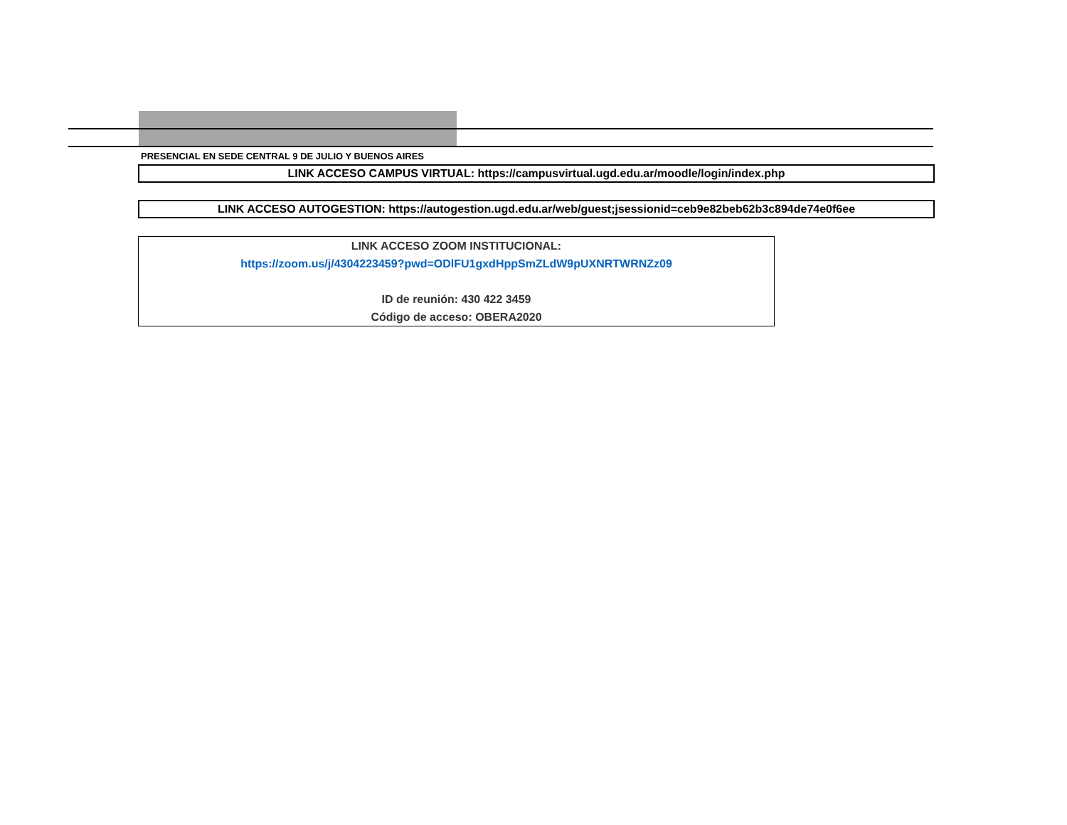PRESENCIAL EN SEDE CENTRAL 9 DE JULIO Y BUENOS AIRES
LINK ACCESO CAMPUS VIRTUAL: https://campusvirtual.ugd.edu.ar/moodle/login/index.php
LINK ACCESO AUTOGESTION: https://autogestion.ugd.edu.ar/web/guest;jsessionid=ceb9e82beb62b3c894de74e0f6ee
LINK ACCESO ZOOM INSTITUCIONAL:
https://zoom.us/j/4304223459?pwd=ODlFU1gxdHppSmZLdW9pUXNRTWRNZz09
ID de reunión: 430 422 3459
Código de acceso: OBERA2020